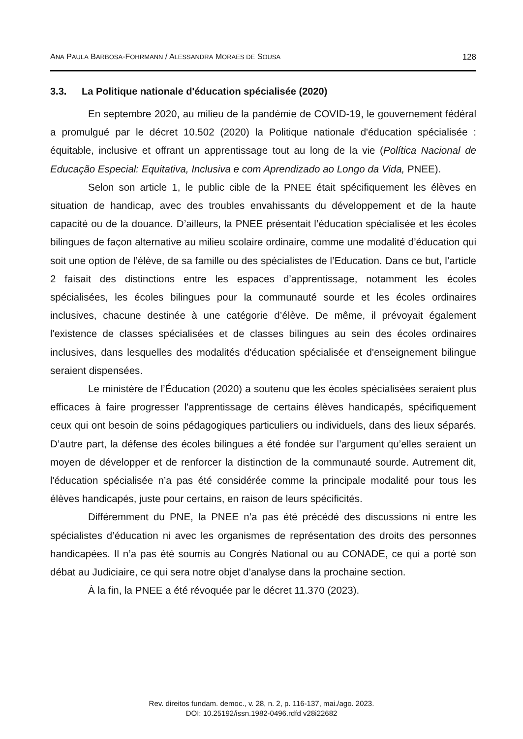ANA PAULA BARBOSA-FOHRMANN / ALESSANDRA MORAES DE SOUSA 128
3.3. La Politique nationale d'éducation spécialisée (2020)
En septembre 2020, au milieu de la pandémie de COVID-19, le gouvernement fédéral a promulgué par le décret 10.502 (2020) la Politique nationale d'éducation spécialisée : équitable, inclusive et offrant un apprentissage tout au long de la vie (Política Nacional de Educação Especial: Equitativa, Inclusiva e com Aprendizado ao Longo da Vida, PNEE).
Selon son article 1, le public cible de la PNEE était spécifiquement les élèves en situation de handicap, avec des troubles envahissants du développement et de la haute capacité ou de la douance. D’ailleurs, la PNEE présentait l’éducation spécialisée et les écoles bilingues de façon alternative au milieu scolaire ordinaire, comme une modalité d’éducation qui soit une option de l’élève, de sa famille ou des spécialistes de l’Education. Dans ce but, l’article 2 faisait des distinctions entre les espaces d’apprentissage, notamment les écoles spécialisées, les écoles bilingues pour la communauté sourde et les écoles ordinaires inclusives, chacune destinée à une catégorie d’élève. De même, il prévoyait également l'existence de classes spécialisées et de classes bilingues au sein des écoles ordinaires inclusives, dans lesquelles des modalités d'éducation spécialisée et d'enseignement bilingue seraient dispensées.
Le ministère de l’Éducation (2020) a soutenu que les écoles spécialisées seraient plus efficaces à faire progresser l'apprentissage de certains élèves handicapés, spécifiquement ceux qui ont besoin de soins pédagogiques particuliers ou individuels, dans des lieux séparés. D’autre part, la défense des écoles bilingues a été fondée sur l’argument qu’elles seraient un moyen de développer et de renforcer la distinction de la communauté sourde. Autrement dit, l'éducation spécialisée n’a pas été considérée comme la principale modalité pour tous les élèves handicapés, juste pour certains, en raison de leurs spécificités.
Différemment du PNE, la PNEE n’a pas été précédé des discussions ni entre les spécialistes d’éducation ni avec les organismes de représentation des droits des personnes handicapées. Il n’a pas été soumis au Congrès National ou au CONADE, ce qui a porté son débat au Judiciaire, ce qui sera notre objet d’analyse dans la prochaine section.
À la fin, la PNEE a été révoquée par le décret 11.370 (2023).
Rev. direitos fundam. democ., v. 28, n. 2, p. 116-137, mai./ago. 2023.
DOI: 10.25192/issn.1982-0496.rdfd v28i22682